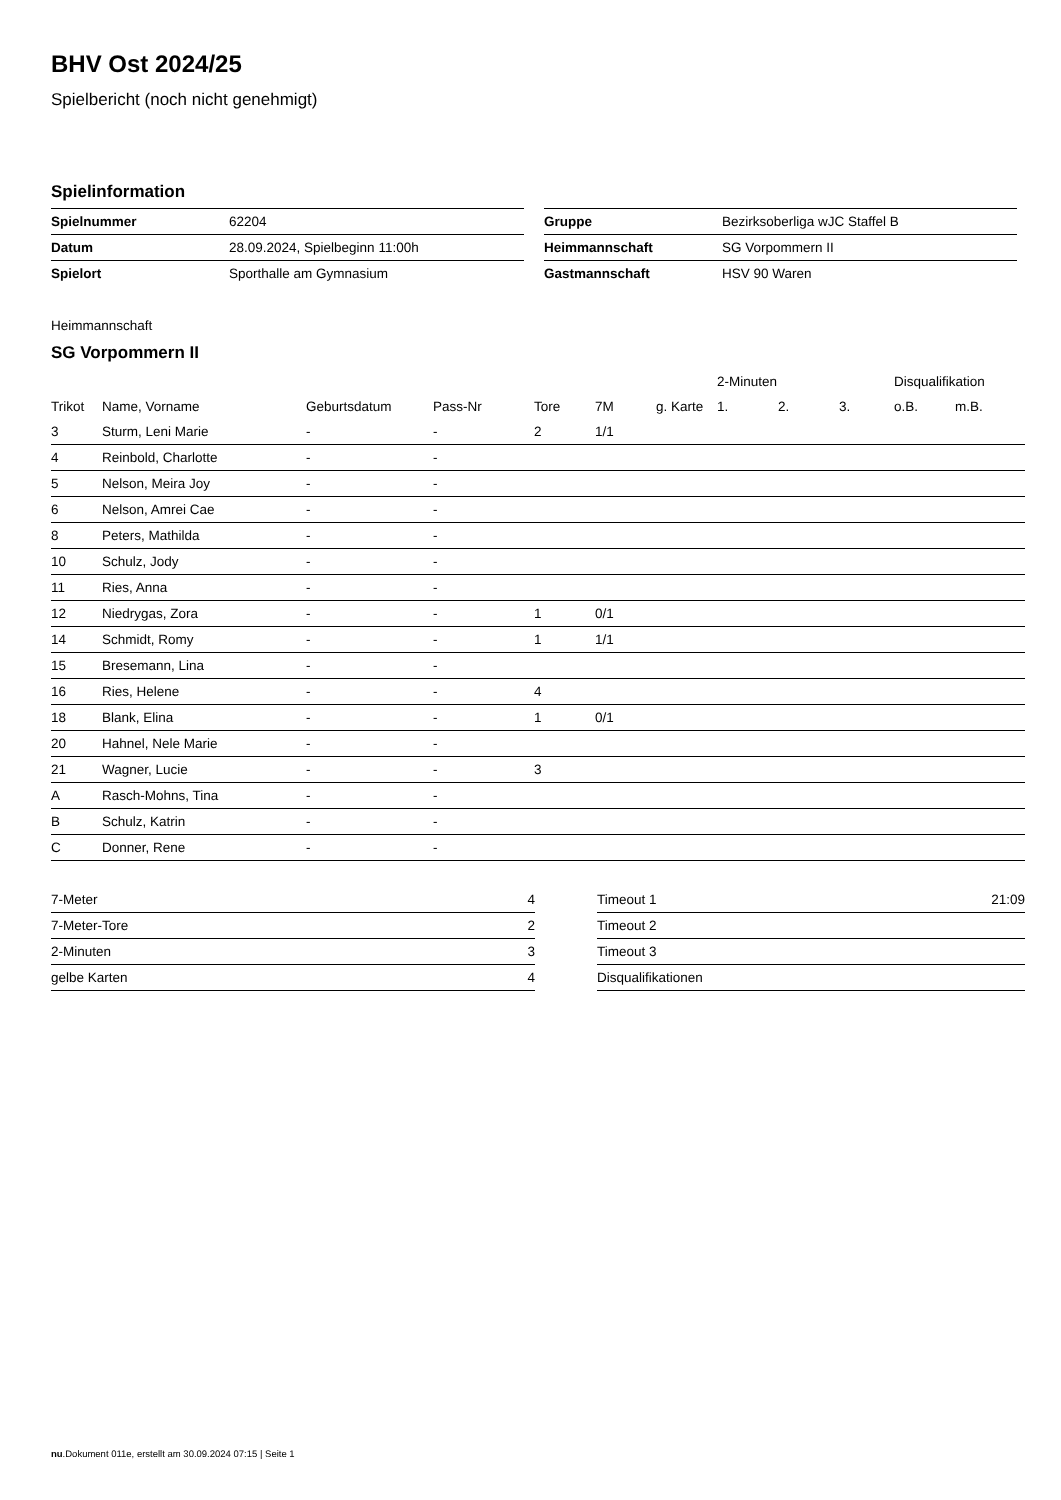BHV Ost 2024/25
Spielbericht (noch nicht genehmigt)
Spielinformation
| Spielnummer | 62204 |
| Datum | 28.09.2024, Spielbeginn 11:00h |
| Spielort | Sporthalle am Gymnasium |
| Gruppe | Bezirksoberliga wJC Staffel B |
| Heimmannschaft | SG Vorpommern II |
| Gastmannschaft | HSV 90 Waren |
Heimmannschaft
SG Vorpommern II
| | | | | | | | 2-Minuten | | | Disqualifikation | |
| Trikot | Name, Vorname | Geburtsdatum | Pass-Nr | Tore | 7M | g. Karte | 1. | 2. | 3. | o.B. | m.B. |
| 3 | Sturm, Leni Marie | - | - | 2 | 1/1 | | | | | | |
| 4 | Reinbold, Charlotte | - | - | | | | | | | | |
| 5 | Nelson, Meira Joy | - | - | | | | | | | | |
| 6 | Nelson, Amrei Cae | - | - | | | | | | | | |
| 8 | Peters, Mathilda | - | - | | | | | | | | |
| 10 | Schulz, Jody | - | - | | | | | | | | |
| 11 | Ries, Anna | - | - | | | | | | | | |
| 12 | Niedrygas, Zora | - | - | 1 | 0/1 | | | | | | |
| 14 | Schmidt, Romy | - | - | 1 | 1/1 | | | | | | |
| 15 | Bresemann, Lina | - | - | | | | | | | | |
| 16 | Ries, Helene | - | - | 4 | | | | | | | |
| 18 | Blank, Elina | - | - | 1 | 0/1 | | | | | | |
| 20 | Hahnel, Nele Marie | - | - | | | | | | | | |
| 21 | Wagner, Lucie | - | - | 3 | | | | | | | |
| A | Rasch-Mohns, Tina | - | - | | | | | | | | |
| B | Schulz, Katrin | - | - | | | | | | | | |
| C | Donner, Rene | - | - | | | | | | | | |
| 7-Meter | 4 |
| 7-Meter-Tore | 2 |
| 2-Minuten | 3 |
| gelbe Karten | 4 |
| Timeout 1 | 21:09 |
| Timeout 2 | |
| Timeout 3 | |
| Disqualifikationen | |
nu.Dokument 011e, erstellt am 30.09.2024 07:15 | Seite 1